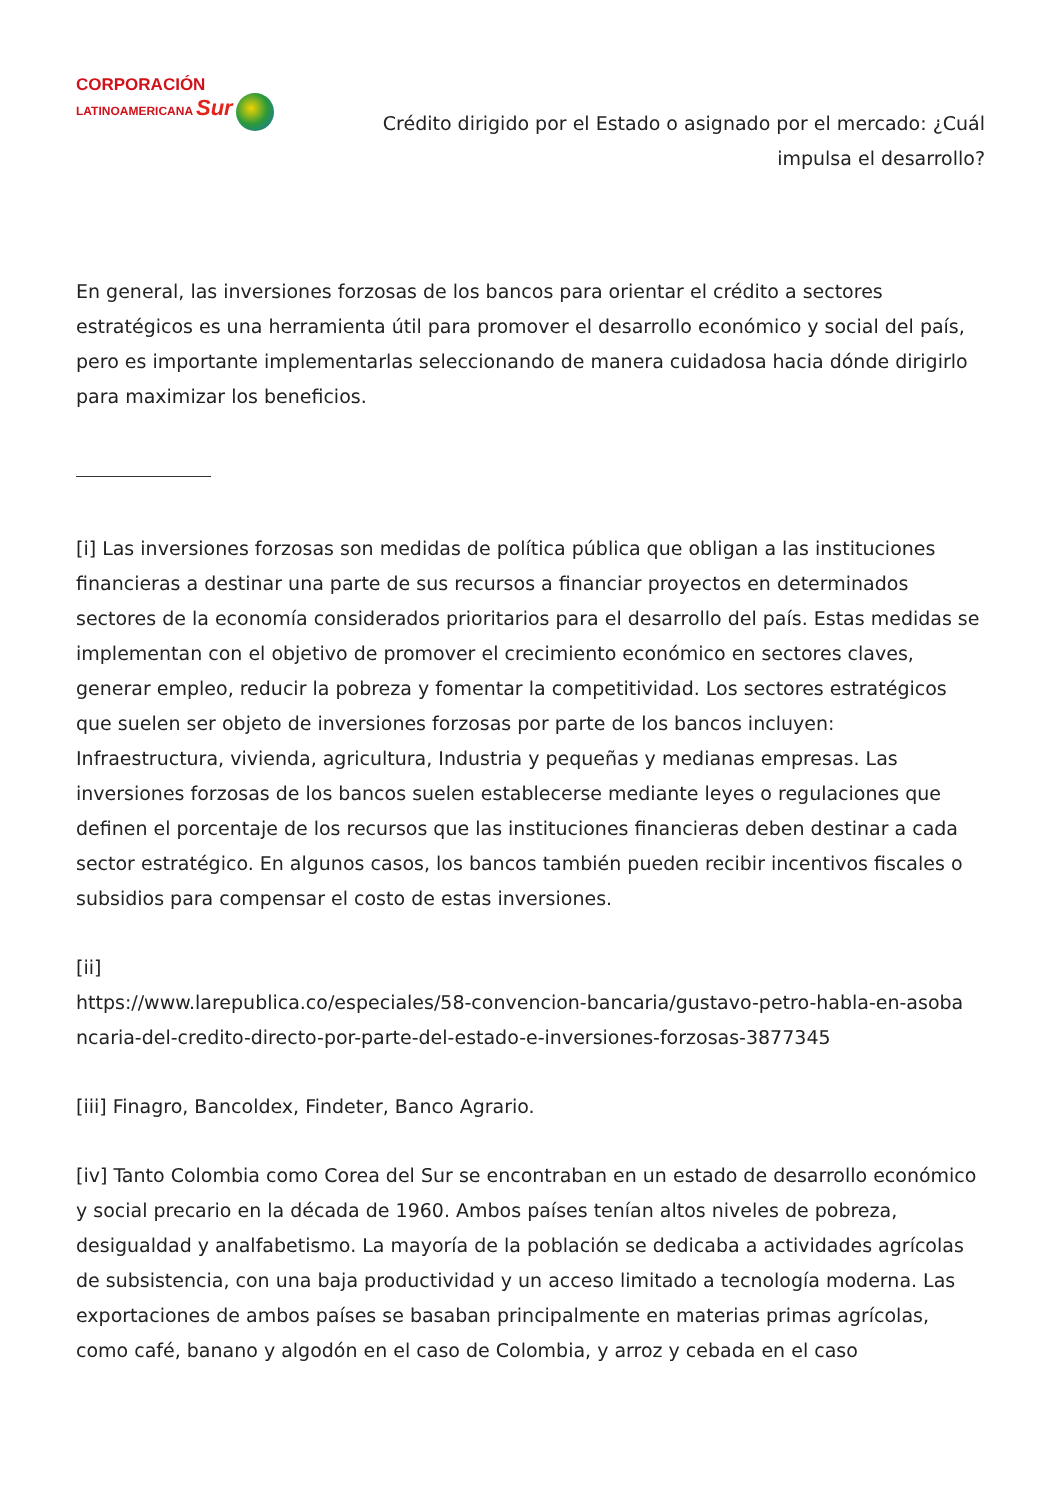CORPORACIÓN
LATINOAMERICANA Sur
Crédito dirigido por el Estado o asignado por el mercado: ¿Cuál impulsa el desarrollo?
En general, las inversiones forzosas de los bancos para orientar el crédito a sectores estratégicos es una herramienta útil para promover el desarrollo económico y social del país, pero es importante implementarlas seleccionando de manera cuidadosa hacia dónde dirigirlo para maximizar los beneficios.
[i] Las inversiones forzosas son medidas de política pública que obligan a las instituciones financieras a destinar una parte de sus recursos a financiar proyectos en determinados sectores de la economía considerados prioritarios para el desarrollo del país. Estas medidas se implementan con el objetivo de promover el crecimiento económico en sectores claves, generar empleo, reducir la pobreza y fomentar la competitividad. Los sectores estratégicos que suelen ser objeto de inversiones forzosas por parte de los bancos incluyen: Infraestructura, vivienda, agricultura, Industria y pequeñas y medianas empresas. Las inversiones forzosas de los bancos suelen establecerse mediante leyes o regulaciones que definen el porcentaje de los recursos que las instituciones financieras deben destinar a cada sector estratégico. En algunos casos, los bancos también pueden recibir incentivos fiscales o subsidios para compensar el costo de estas inversiones.
[ii]
https://www.larepublica.co/especiales/58-convencion-bancaria/gustavo-petro-habla-en-asoba ncaria-del-credito-directo-por-parte-del-estado-e-inversiones-forzosas-3877345
[iii] Finagro, Bancoldex, Findeter, Banco Agrario.
[iv] Tanto Colombia como Corea del Sur se encontraban en un estado de desarrollo económico y social precario en la década de 1960. Ambos países tenían altos niveles de pobreza, desigualdad y analfabetismo. La mayoría de la población se dedicaba a actividades agrícolas de subsistencia, con una baja productividad y un acceso limitado a tecnología moderna. Las exportaciones de ambos países se basaban principalmente en materias primas agrícolas, como café, banano y algodón en el caso de Colombia, y arroz y cebada en el caso